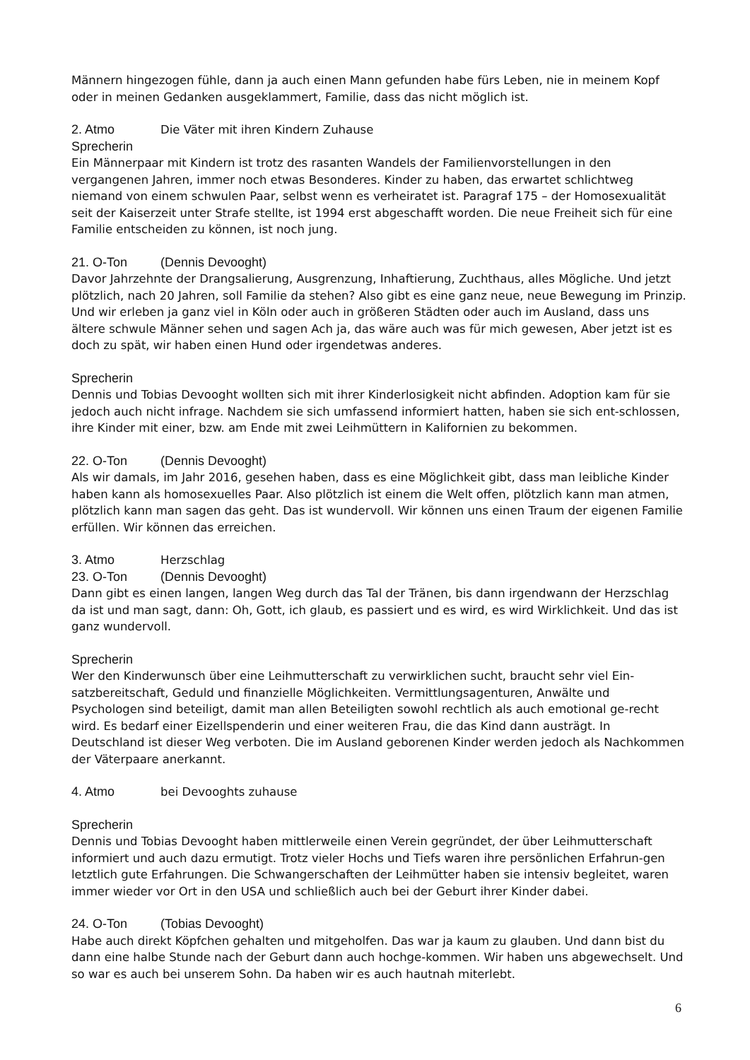Männern hingezogen fühle, dann ja auch einen Mann gefunden habe fürs Leben, nie in meinem Kopf oder in meinen Gedanken ausgeklammert, Familie, dass das nicht möglich ist.
2. Atmo Die Väter mit ihren Kindern Zuhause
Sprecherin
Ein Männerpaar mit Kindern ist trotz des rasanten Wandels der Familienvorstellungen in den vergangenen Jahren, immer noch etwas Besonderes. Kinder zu haben, das erwartet schlichtweg niemand von einem schwulen Paar, selbst wenn es verheiratet ist. Paragraf 175 – der Homosexualität seit der Kaiserzeit unter Strafe stellte, ist 1994 erst abgeschafft worden. Die neue Freiheit sich für eine Familie entscheiden zu können, ist noch jung.
21. O-Ton (Dennis Devooght)
Davor Jahrzehnte der Drangsalierung, Ausgrenzung, Inhaftierung, Zuchthaus, alles Mögliche. Und jetzt plötzlich, nach 20 Jahren, soll Familie da stehen? Also gibt es eine ganz neue, neue Bewegung im Prinzip. Und wir erleben ja ganz viel in Köln oder auch in größeren Städten oder auch im Ausland, dass uns ältere schwule Männer sehen und sagen Ach ja, das wäre auch was für mich gewesen, Aber jetzt ist es doch zu spät, wir haben einen Hund oder irgendetwas anderes.
Sprecherin
Dennis und Tobias Devooght wollten sich mit ihrer Kinderlosigkeit nicht abfinden. Adoption kam für sie jedoch auch nicht infrage. Nachdem sie sich umfassend informiert hatten, haben sie sich ent-schlossen, ihre Kinder mit einer, bzw. am Ende mit zwei Leihmüttern in Kalifornien zu bekommen.
22. O-Ton (Dennis Devooght)
Als wir damals, im Jahr 2016, gesehen haben, dass es eine Möglichkeit gibt, dass man leibliche Kinder haben kann als homosexuelles Paar. Also plötzlich ist einem die Welt offen, plötzlich kann man atmen, plötzlich kann man sagen das geht. Das ist wundervoll. Wir können uns einen Traum der eigenen Familie erfüllen. Wir können das erreichen.
3. Atmo Herzschlag
23. O-Ton (Dennis Devooght)
Dann gibt es einen langen, langen Weg durch das Tal der Tränen, bis dann irgendwann der Herzschlag da ist und man sagt, dann: Oh, Gott, ich glaub, es passiert und es wird, es wird Wirklichkeit. Und das ist ganz wundervoll.
Sprecherin
Wer den Kinderwunsch über eine Leihmutterschaft zu verwirklichen sucht, braucht sehr viel Ein-satzbereitschaft, Geduld und finanzielle Möglichkeiten. Vermittlungsagenturen, Anwälte und Psychologen sind beteiligt, damit man allen Beteiligten sowohl rechtlich als auch emotional ge-recht wird. Es bedarf einer Eizellspenderin und einer weiteren Frau, die das Kind dann austrägt. In Deutschland ist dieser Weg verboten. Die im Ausland geborenen Kinder werden jedoch als Nachkommen der Väterpaare anerkannt.
4. Atmo bei Devooghts zuhause
Sprecherin
Dennis und Tobias Devooght haben mittlerweile einen Verein gegründet, der über Leihmutterschaft informiert und auch dazu ermutigt. Trotz vieler Hochs und Tiefs waren ihre persönlichen Erfahrun-gen letztlich gute Erfahrungen. Die Schwangerschaften der Leihmütter haben sie intensiv begleitet, waren immer wieder vor Ort in den USA und schließlich auch bei der Geburt ihrer Kinder dabei.
24. O-Ton (Tobias Devooght)
Habe auch direkt Köpfchen gehalten und mitgeholfen. Das war ja kaum zu glauben. Und dann bist du dann eine halbe Stunde nach der Geburt dann auch hochge-kommen. Wir haben uns abgewechselt. Und so war es auch bei unserem Sohn. Da haben wir es auch hautnah miterlebt.
6